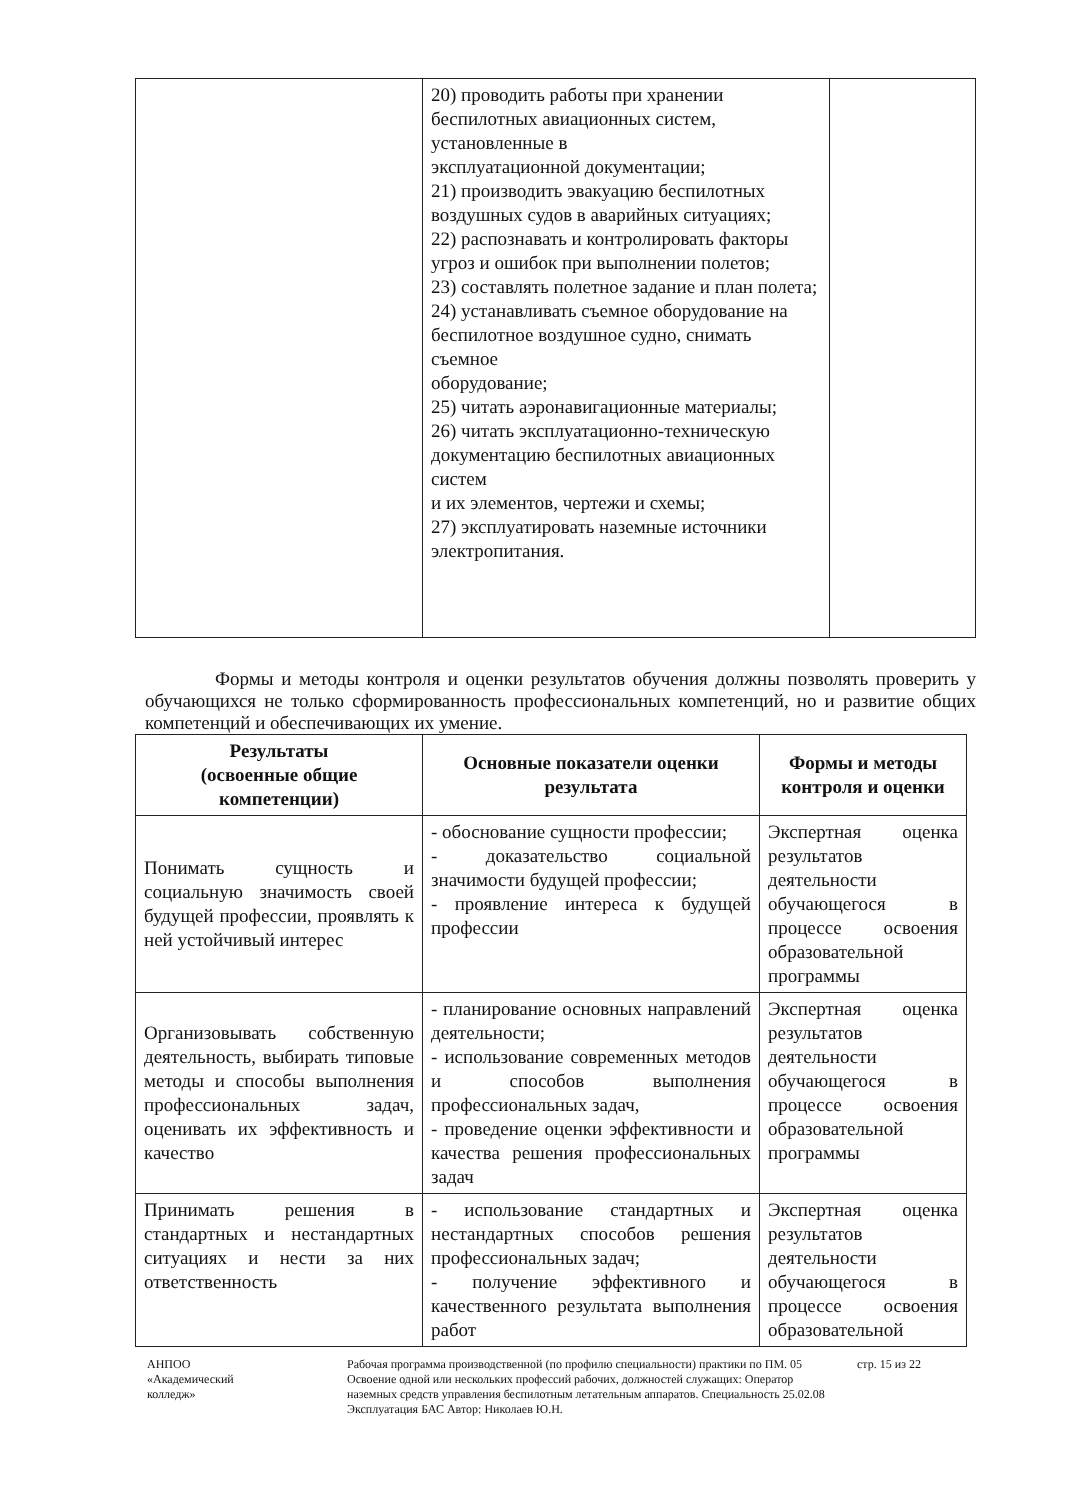| | 20) проводить работы при хранении беспилотных авиационных систем, установленные в эксплуатационной документации; 21) производить эвакуацию беспилотных воздушных судов в аварийных ситуациях; 22) распознавать и контролировать факторы угроз и ошибок при выполнении полетов; 23) составлять полетное задание и план полета; 24) устанавливать съемное оборудование на беспилотное воздушное судно, снимать съемное оборудование; 25) читать аэронавигационные материалы; 26) читать эксплуатационно-техническую документацию беспилотных авиационных систем и их элементов, чертежи и схемы; 27) эксплуатировать наземные источники электропитания. | |
Формы и методы контроля и оценки результатов обучения должны позволять проверить у обучающихся не только сформированность профессиональных компетенций, но и развитие общих компетенций и обеспечивающих их умение.
| Результаты (освоенные общие компетенции) | Основные показатели оценки результата | Формы и методы контроля и оценки |
| --- | --- | --- |
| Понимать сущность и социальную значимость своей будущей профессии, проявлять к ней устойчивый интерес | - обоснование сущности профессии; - доказательство социальной значимости будущей профессии; - проявление интереса к будущей профессии | Экспертная оценка результатов деятельности обучающегося в процессе освоения образовательной программы |
| Организовывать собственную деятельность, выбирать типовые методы и способы выполнения профессиональных задач, оценивать их эффективность и качество | - планирование основных направлений деятельности; - использование современных методов и способов выполнения профессиональных задач, - проведение оценки эффективности и качества решения профессиональных задач | Экспертная оценка результатов деятельности обучающегося в процессе освоения образовательной программы |
| Принимать решения в стандартных и нестандартных ситуациях и нести за них ответственность | - использование стандартных и нестандартных способов решения профессиональных задач; - получение эффективного и качественного результата выполнения работ | Экспертная оценка результатов деятельности обучающегося в процессе освоения образовательной |
АНПОО
«Академический
колледж»
Рабочая программа производственной (по профилю специальности) практики по ПМ. 05 Освоение одной или нескольких профессий рабочих, должностей служащих: Оператор наземных средств управления беспилотным летательным аппаратов. Специальность 25.02.08 Эксплуатация БАС Автор: Николаев Ю.Н.
стр. 15 из 22